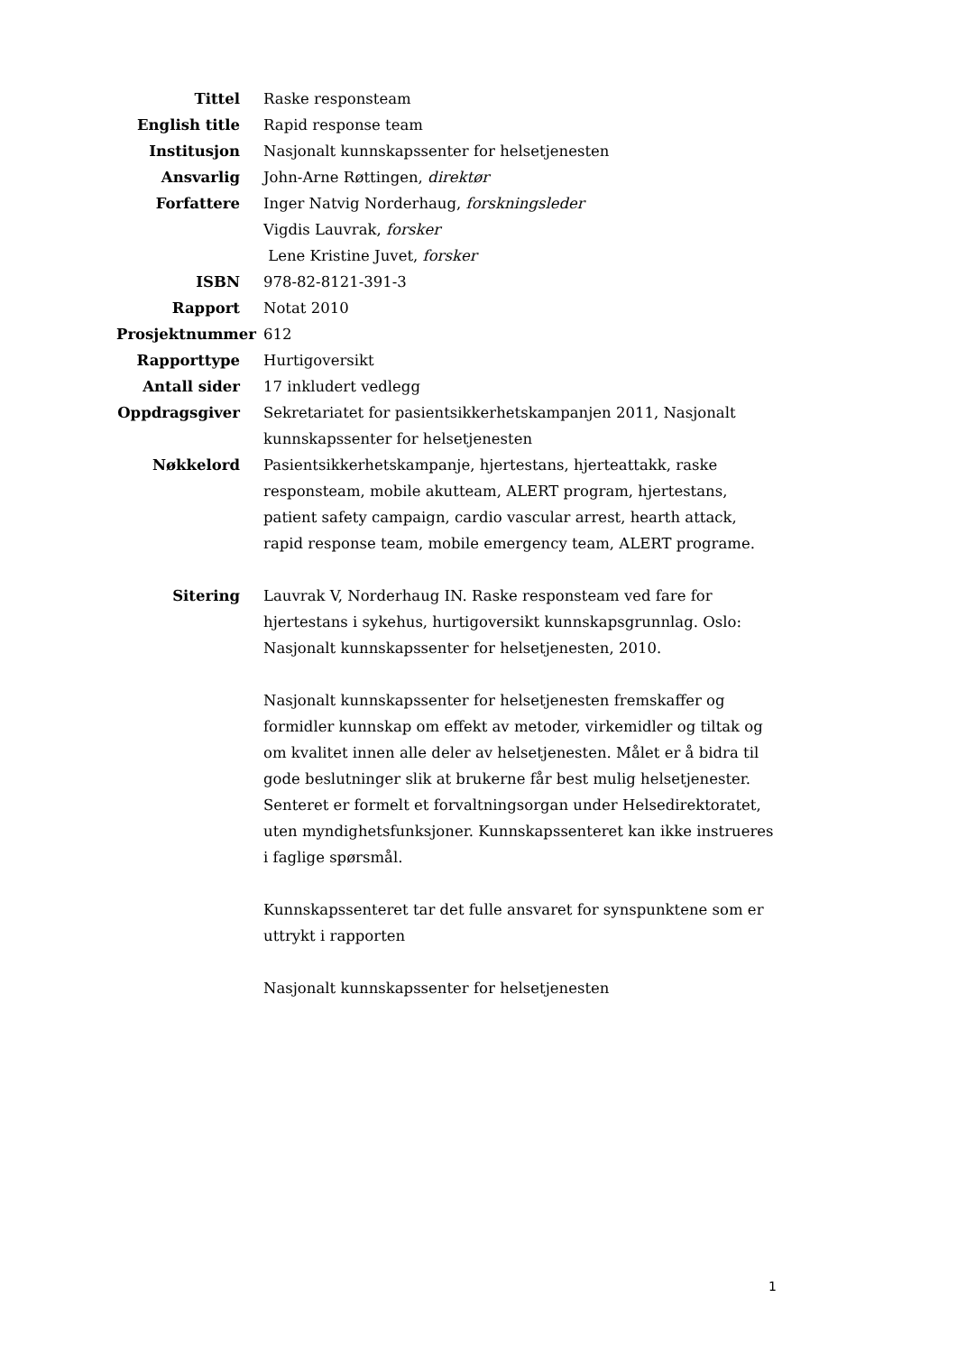| Tittel | Raske responsteam |
| English title | Rapid response team |
| Institusjon | Nasjonalt kunnskapssenter for helsetjenesten |
| Ansvarlig | John-Arne Røttingen, direktør |
| Forfattere | Inger Natvig Norderhaug, forskningsleder Vigdis Lauvrak, forsker Lene Kristine Juvet, forsker |
| ISBN | 978-82-8121-391-3 |
| Rapport | Notat 2010 |
| Prosjektnummer | 612 |
| Rapporttype | Hurtigoversikt |
| Antall sider | 17 inkludert vedlegg |
| Oppdragsgiver | Sekretariatet for pasientsikkerhetskampanjen 2011, Nasjonalt kunnskapssenter for helsetjenesten |
| Nøkkelord | Pasientsikkerhetskampanje, hjertestans, hjerteattakk, raske responsteam, mobile akutteam, ALERT program, hjertestans, patient safety campaign, cardio vascular arrest, hearth attack, rapid response team, mobile emergency team, ALERT programe. |
| Sitering | Lauvrak V, Norderhaug IN. Raske responsteam ved fare for hjertestans i sykehus, hurtigoversikt kunnskapsgrunnlag. Oslo: Nasjonalt kunnskapssenter for helsetjenesten, 2010. Nasjonalt kunnskapssenter for helsetjenesten fremskaffer og formidler kunnskap om effekt av metoder, virkemidler og tiltak og om kvalitet innen alle deler av helsetjenesten. Målet er å bidra til gode beslutninger slik at brukerne får best mulig helsetjenester. Senteret er formelt et forvaltningsorgan under Helsedirektoratet, uten myndighetsfunksjoner. Kunnskapssenteret kan ikke instrueres i faglige spørsmål. Kunnskapssenteret tar det fulle ansvaret for synspunktene som er uttrykt i rapporten Nasjonalt kunnskapssenter for helsetjenesten |
1